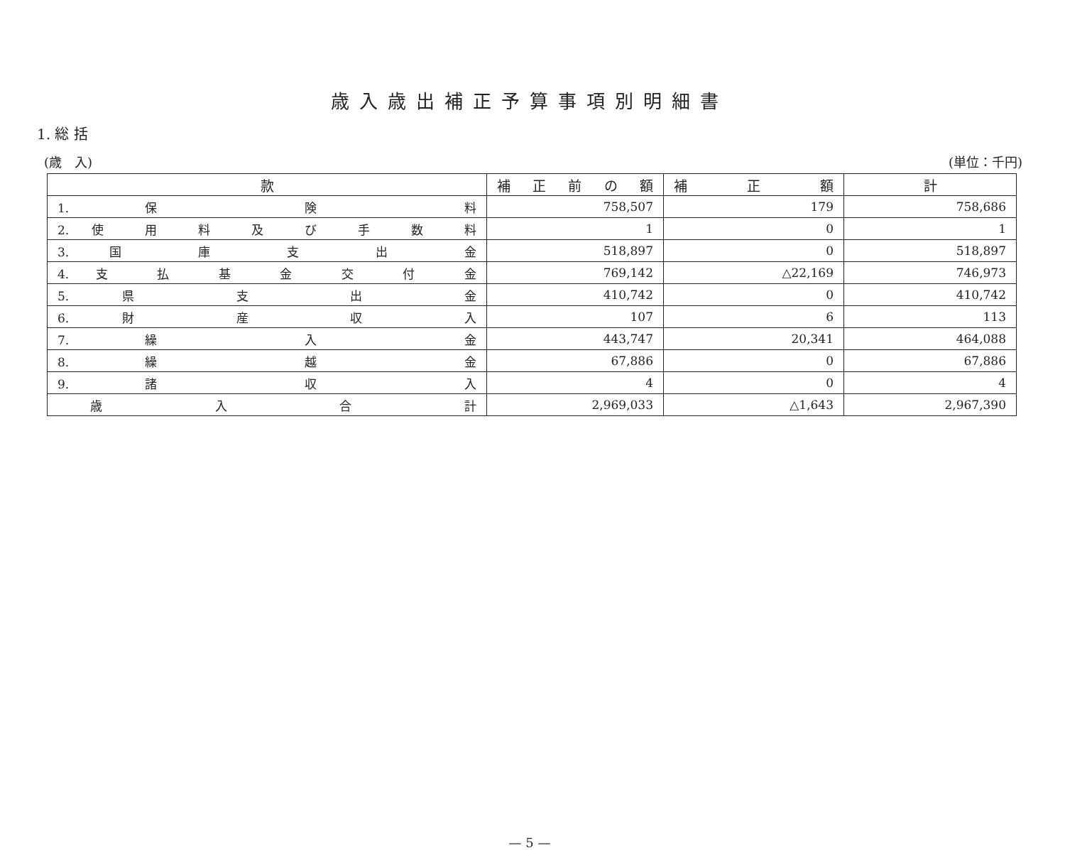歳入歳出補正予算事項別明細書
1. 総 括
(歳　入) (単位：千円)
| 款 | 補 正 前 の 額 | 補 正 額 | 計 |
| --- | --- | --- | --- |
| 1. 保 険 料 | 758,507 | 179 | 758,686 |
| 2. 使 用 料 及 び 手 数 料 | 1 | 0 | 1 |
| 3. 国 庫 支 出 金 | 518,897 | 0 | 518,897 |
| 4. 支 払 基 金 交 付 金 | 769,142 | △22,169 | 746,973 |
| 5. 県 支 出 金 | 410,742 | 0 | 410,742 |
| 6. 財 産 収 入 | 107 | 6 | 113 |
| 7. 繰 入 金 | 443,747 | 20,341 | 464,088 |
| 8. 繰 越 金 | 67,886 | 0 | 67,886 |
| 9. 諸 収 入 | 4 | 0 | 4 |
| 歳 入 合 計 | 2,969,033 | △1,643 | 2,967,390 |
— 5 —